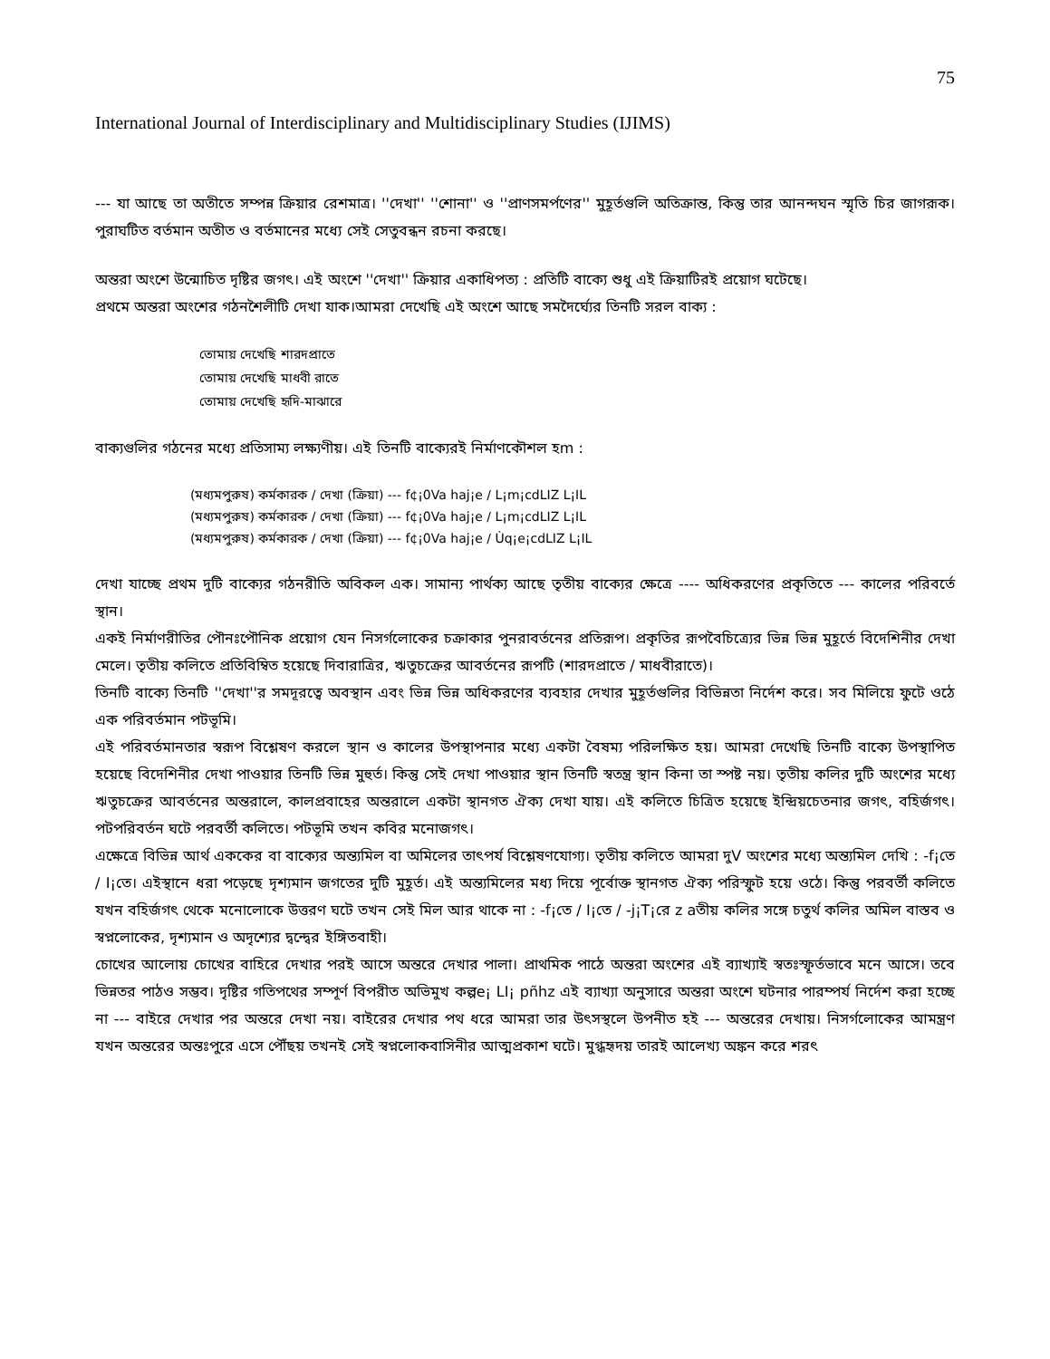75
International Journal of Interdisciplinary and Multidisciplinary Studies (IJIMS)
--- যা আছে তা অতীতে সম্পন্ন ক্রিয়ার রেশমাত্র। ''দেখা'' ''শোনা'' ও ''প্রাণসমর্পণের'' মুহূর্তগুলি অতিক্রান্ত, কিন্তু তার আনন্দঘন স্মৃতি চির জাগরূক। পুরাঘটিত বর্তমান অতীত ও বর্তমানের মধ্যে সেই সেতুবন্ধন রচনা করছে।
অন্তরা অংশে উন্মোচিত দৃষ্টির জগৎ। এই অংশে ''দেখা'' ক্রিয়ার একাধিপত্য : প্রতিটি বাক্যে শুধু এই ক্রিয়াটিরই প্রয়োগ ঘটেছে।
প্রথমে অন্তরা অংশের গঠনশৈলীটি দেখা যাক।আমরা দেখেছি এই অংশে আছে সমদৈর্ঘ্যের তিনটি সরল বাক্য :
তোমায় দেখেছি শারদপ্রাতে
তোমায় দেখেছি মাধবী রাতে
তোমায় দেখেছি হৃদি-মাঝারে
বাক্যগুলির গঠনের মধ্যে প্রতিসাম্য লক্ষ্যণীয়। এই তিনটি বাক্যেরই নির্মাণকৌশল হm :
(মধ্যমপুরুষ) কর্মকারক / দেখা (ক্রিয়া) --- f¢¡0Va haj¡e / L¡m¡cdLIZ L¡IL
(মধ্যমপুরুষ) কর্মকারক / দেখা (ক্রিয়া) --- f¢¡0Va haj¡e / L¡m¡cdLIZ L¡IL
(মধ্যমপুরুষ) কর্মকারক / দেখা (ক্রিয়া) --- f¢¡0Va haj¡e / Ùq¡e¡cdLIZ L¡IL
দেখা যাচ্ছে প্রথম দুটি বাক্যের গঠনরীতি অবিকল এক। সামান্য পার্থক্য আছে তৃতীয় বাক্যের ক্ষেত্রে ---- অধিকরণের প্রকৃতিতে --- কালের পরিবর্তে স্থান।
একই নির্মাণরীতির পৌনঃপৌনিক প্রয়োগ যেন নিসর্গলোকের চক্রাকার পুনরাবর্তনের প্রতিরূপ। প্রকৃতির রূপবৈচিত্র্যের ভিন্ন ভিন্ন মুহূর্তে বিদেশিনীর দেখা মেলে। তৃতীয় কলিতে প্রতিবিম্বিত হয়েছে দিবারাত্রির, ঋতুচক্রের আবর্তনের রূপটি (শারদপ্রাতে / মাধবীরাতে)।
তিনটি বাক্যে তিনটি ''দেখা''র সমদূরত্বে অবস্থান এবং ভিন্ন ভিন্ন অধিকরণের ব্যবহার দেখার মুহূর্তগুলির বিভিন্নতা নির্দেশ করে। সব মিলিয়ে ফুটে ওঠে এক পরিবর্তমান পটভূমি।
এই পরিবর্তমানতার স্বরূপ বিশ্লেষণ করলে স্থান ও কালের উপস্থাপনার মধ্যে একটা বৈষম্য পরিলক্ষিত হয়। আমরা দেখেছি তিনটি বাক্যে উপস্থাপিত হয়েছে বিদেশিনীর দেখা পাওয়ার তিনটি ভিন্ন মুহুর্ত। কিন্তু সেই দেখা পাওয়ার স্থান তিনটি স্বতন্ত্র স্থান কিনা তা স্পষ্ট নয়। তৃতীয় কলির দুটি অংশের মধ্যে ঋতুচক্রের আবর্তনের অন্তরালে, কালপ্রবাহের অন্তরালে একটা স্থানগত ঐক্য দেখা যায়। এই কলিতে চিত্রিত হয়েছে ইন্দ্রিয়চেতনার জগৎ, বহির্জগৎ। পটপরিবর্তন ঘটে পরবর্তী কলিতে। পটভূমি তখন কবির মনোজগৎ।
এক্ষেত্রে বিভিন্ন আর্থ এককের বা বাক্যের অন্ত্যমিল বা অমিলের তাৎপর্য বিশ্লেষণযোগ্য। তৃতীয় কলিতে আমরা দুV অংশের মধ্যে অন্ত্যমিল দেখি : -f¡তে / I¡তে। এইস্থানে ধরা পড়েছে দৃশ্যমান জগতের দুটি মুহূর্ত। এই অন্ত্যমিলের মধ্য দিয়ে পূর্বোক্ত স্থানগত ঐক্য পরিস্ফুট হয়ে ওঠে। কিন্তু পরবর্তী কলিতে যখন বহির্জগৎ থেকে মনোলোকে উত্তরণ ঘটে তখন সেই মিল আর থাকে না : -f¡তে / I¡তে / -j¡T¡রে z aতীয় কলির সঙ্গে চতুর্থ কলির অমিল বাস্তব ও স্বপ্নলোকের, দৃশ্যমান ও অদৃশ্যের দ্বন্দ্বের ইঙ্গিতবাহী।
চোখের আলোয় চোখের বাহিরে দেখার পরই আসে অন্তরে দেখার পালা। প্রাথমিক পাঠে অন্তরা অংশের এই ব্যাখ্যাই স্বতঃস্ফূর্তভাবে মনে আসে। তবে ভিন্নতর পাঠও সম্ভব। দৃষ্টির গতিপথের সম্পূর্ণ বিপরীত অভিমুখ কল্পe¡ LI¡ pñhz এই ব্যাখ্যা অনুসারে অন্তরা অংশে ঘটনার পারম্পর্য নির্দেশ করা হচ্ছে না --- বাইরে দেখার পর অন্তরে দেখা নয়। বাইরের দেখার পথ ধরে আমরা তার উৎসস্থলে উপনীত হই --- অন্তরের দেখায়। নিসর্গলোকের আমন্ত্রণ যখন অন্তরের অন্তঃপুরে এসে পৌঁছয় তখনই সেই স্বপ্নলোকবাসিনীর আত্মপ্রকাশ ঘটে। মুগ্ধহৃদয় তারই আলেখ্য অঙ্কন করে শরৎ